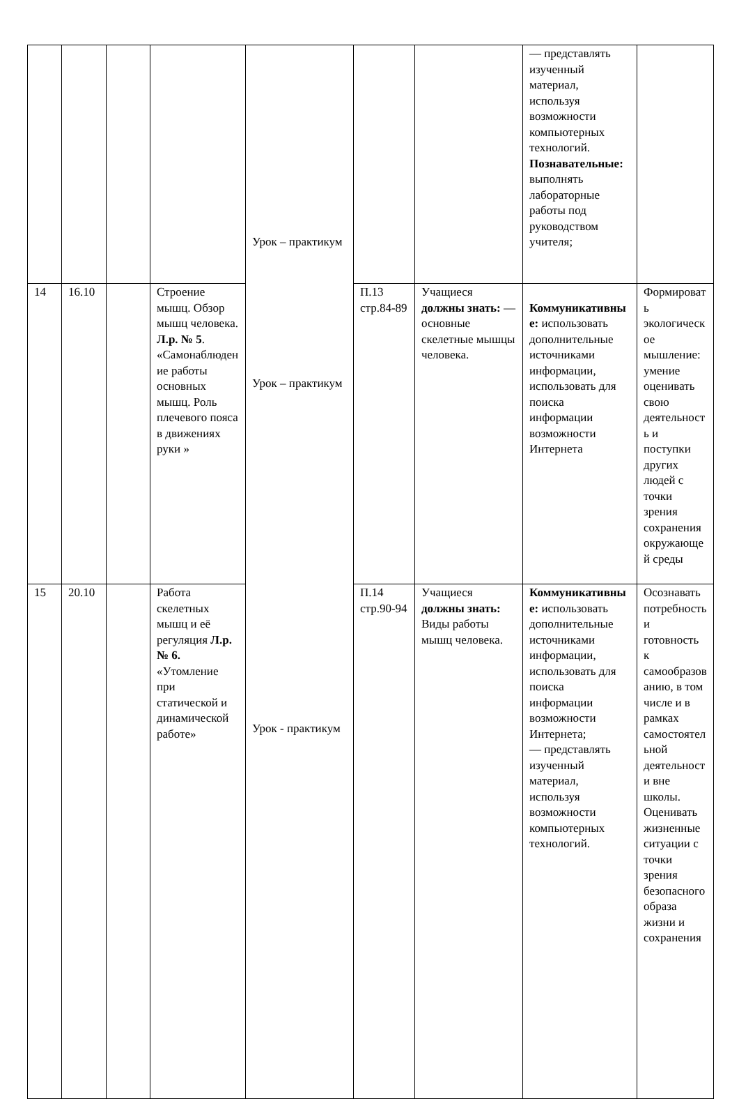| | | | | Урок – практикум Урок – практикум Урок - практикум | | | — представлять изученный материал, используя возможности компьютерных технологий. Познавательные: выполнять лабораторные работы под руководством учителя; | |
| 14 | 16.10 | | Строение мышц. Обзор мышц человека. Л.р. № 5 . «Самонаблюдение работы основных мышц. Роль плечевого пояса в движениях руки » | | П.13 стр.84-89 | Учащиеся должны знать: — основные скелетные мышцы человека. | Коммуникативные: использовать дополнительные источниками информации, использовать для поиска информации возможности Интернета | Формировать экологическое мышление: умение оценивать свою деятельность и поступки других людей с точки зрения сохранения окружающей среды |
| 15 | 20.10 | | Работа скелетных мышц и её регуляция Л.р. № 6. «Утомление при статической и динамической работе» | | П.14 стр.90-94 | Учащиеся должны знать: Виды работы мышц человека. | Коммуникативные: использовать дополнительные источниками информации, использовать для поиска информации возможности Интернета; — представлять изученный материал, используя возможности компьютерных технологий. | Осознавать потребность и готовность к самообразованию, в том числе и в рамках самостоятельной деятельности вне школы. Оценивать жизненные ситуации с точки зрения безопасного образа жизни и сохранения |